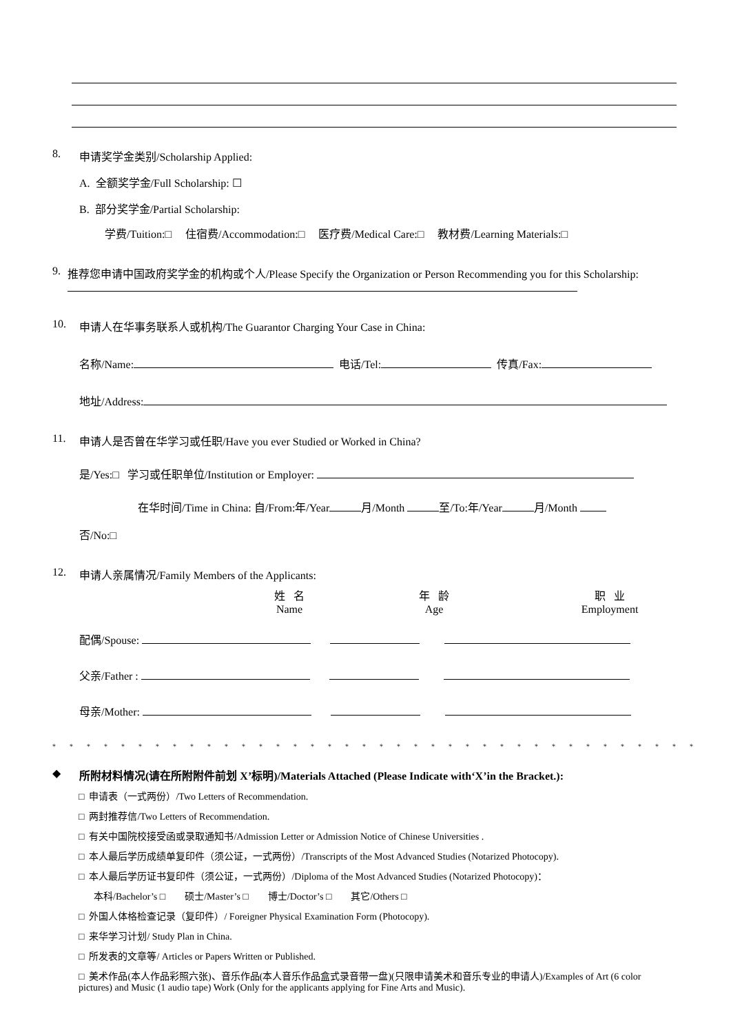8. 申请奖学金类别/Scholarship Applied:
A. 全额奖学金/Full Scholarship: ☐
B. 部分奖学金/Partial Scholarship:
学费/Tuition:□ 住宿费/Accommodation:□ 医疗费/Medical Care:□ 教材费/Learning Materials:□
9. 推荐您申请中国政府奖学金的机构或个人/Please Specify the Organization or Person Recommending you for this Scholarship:
10. 申请人在华事务联系人或机构/The Guarantor Charging Your Case in China:
名称/Name: 电话/Tel: 传真/Fax:
地址/Address:
11. 申请人是否曾在华学习或任职/Have you ever Studied or Worked in China?
是/Yes:□ 学习或任职单位/Institution or Employer:
在华时间/Time in China: 自/From:年/Year 月/Month 至/To:年/Year 月/Month
否/No:□
12. 申请人亲属情况/Family Members of the Applicants:
姓 名
Name 年 龄
Age 职 业
Employment
配偶/Spouse:
父亲/Father :
母亲/Mother:
**************************************
◆ 所附材料情况(请在所附附件前划 X’标明)/Materials Attached (Please Indicate with‘X’in the Bracket.):
□ 申请表（一式两份）/Two Letters of Recommendation.
□ 两封推荐信/Two Letters of Recommendation.
□ 有关中国院校接受函或录取通知书/Admission Letter or Admission Notice of Chinese Universities .
□ 本人最后学历成绩单复印件（须公证，一式两份）/Transcripts of the Most Advanced Studies (Notarized Photocopy).
□ 本人最后学历证书复印件（须公证，一式两份）/Diploma of the Most Advanced Studies (Notarized Photocopy)：
本科/Bachelor’s □ 硕士/Master’s □ 博士/Doctor’s □ 其它/Others □
□ 外国人体格检查记录（复印件）/ Foreigner Physical Examination Form (Photocopy).
□ 来华学习计划/ Study Plan in China.
□ 所发表的文章等/ Articles or Papers Written or Published.
□ 美术作品(本人作品彩照六张)、音乐作品(本人音乐作品盒式录音带一盘)(只限申请美术和音乐专业的申请人)/Examples of Art (6 color pictures) and Music (1 audio tape) Work (Only for the applicants applying for Fine Arts and Music).